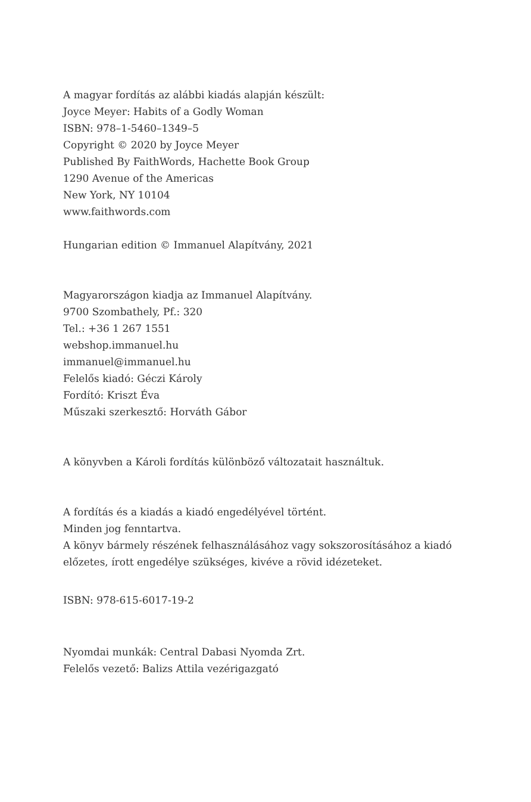A magyar fordítás az alábbi kiadás alapján készült:
Joyce Meyer: Habits of a Godly Woman
ISBN: 978–1-5460–1349–5
Copyright © 2020 by Joyce Meyer
Published By FaithWords, Hachette Book Group
1290 Avenue of the Americas
New York, NY 10104
www.faithwords.com
Hungarian edition © Immanuel Alapítvány, 2021
Magyarországon kiadja az Immanuel Alapítvány.
9700 Szombathely, Pf.: 320
Tel.: +36 1 267 1551
webshop.immanuel.hu
immanuel@immanuel.hu
Felelős kiadó: Géczi Károly
Fordító: Kriszt Éva
Műszaki szerkesztő: Horváth Gábor
A könyvben a Károli fordítás különböző változatait használtuk.
A fordítás és a kiadás a kiadó engedélyével történt.
Minden jog fenntartva.
A könyv bármely részének felhasználásához vagy sokszorosításához a kiadó
előzetes, írott engedélye szükséges, kivéve a rövid idézeteket.
ISBN: 978-615-6017-19-2
Nyomdai munkák: Central Dabasi Nyomda Zrt.
Felelős vezető: Balizs Attila vezérigazgató